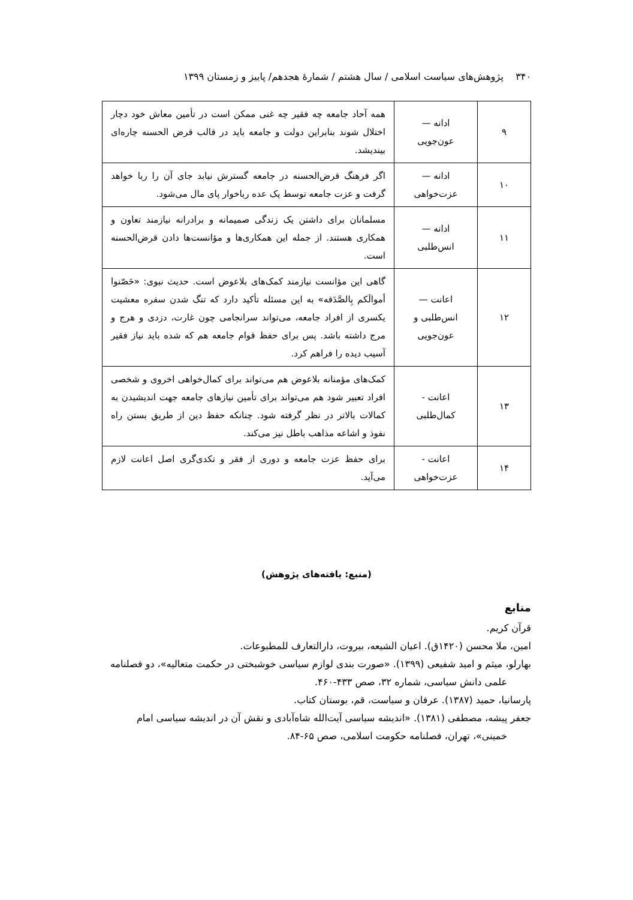۳۴۰ پژوهش‌های سیاست اسلامی / سال هشتم / شمارۀ هجدهم/ پاییز و زمستان ۱۳۹۹
| ۹ | ادانه — عون‌جویی | همه آحاد جامعه چه فقیر چه غنی ممکن است در تأمین معاش خود دچار اختلال شوند بنابراین دولت و جامعه باید در قالب قرض الحسنه چاره‌ای بیندیشد. |
| ۱۰ | ادانه — عزت‌خواهی | اگر فرهنگ قرض‌الحسنه در جامعه گسترش نیابد جای آن را ربا خواهد گرفت و عزت جامعه توسط یک عده رباخوار پای مال می‌شود. |
| ۱۱ | ادانه — انس‌طلبی | مسلمانان برای داشتن یک زندگی صمیمانه و برادرانه نیازمند تعاون و همکاری هستند. از جمله این همکاری‌ها و مؤانست‌ها دادن قرض‌الحسنه است. |
| ۱۲ | اعانت — انس‌طلبی و عون‌جویی | گاهی این مؤانست نیازمند کمک‌های بلاعوض است. حدیث نبوی: «حَصّنوا أموالَکم بِالصَّدَقه» به این مسئله تأکید دارد که تنگ شدن سفره معشیت یکسری از افراد جامعه، می‌تواند سرانجامی چون غارت، دزدی و هرج و مرج داشته باشد. پس برای حفظ قوام جامعه هم که شده باید نیاز فقیر آسیب دیده را فراهم کرد. |
| ۱۳ | اعانت - کمال‌طلبی | کمک‌های مؤمنانه بلاعوض هم می‌تواند برای کمال‌خواهی اخروی و شخصی افراد تعبیر شود هم می‌تواند برای تأمین نیازهای جامعه جهت اندیشیدن به کمالات بالاتر در نظر گرفته شود. چنانکه حفظ دین از طریق بستن راه نفوذ و اشاعه مذاهب باطل نیز می‌کند. |
| ۱۴ | اعانت - عزت‌خواهی | برای حفظ عزت جامعه و دوری از فقر و تکدی‌گری اصل اعانت لازم می‌آید. |
(منبع: یافته‌های پژوهش)
منابع
قرآن کریم.
امین، ملا محسن (۱۴۲۰ق). اعیان الشیعه، بیروت، دارالتعارف للمطبوعات.
بهارلو، میثم و امید شفیعی (۱۳۹۹). «صورت بندی لوازم سیاسی خوشبختی در حکمت متعالیه»، دو فصلنامه علمی دانش سیاسی، شماره ۳۲، صص ۴۳۳-۴۶۰.
پارسانیا، حمید (۱۳۸۷). عرفان و سیاست، قم، بوستان کتاب.
جعفر پیشه، مصطفی (۱۳۸۱). «اندیشه سیاسی آیت‌الله شاه‌آبادی و نقش آن در اندیشه سیاسی امام خمینی»، تهران، فصلنامه حکومت اسلامی، صص ۶۵-۸۴.